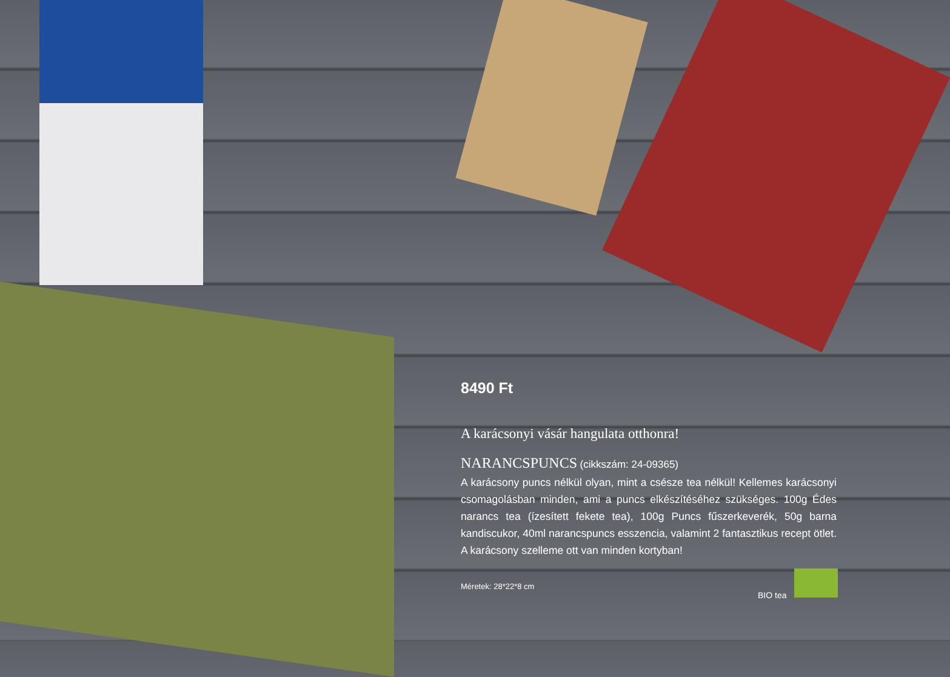8490 Ft
A karácsonyi vásár hangulata otthonra!
NARANCSPUNCS
(cikkszám: 24-09365)
A karácsony puncs nélkül olyan, mint a csésze tea nélkül! Kellemes karácsonyi csomagolásban minden, ami a puncs elkészítéséhez szükséges. 100g Édes narancs tea (ízesített fekete tea), 100g Puncs fűszerkeverék, 50g barna kandiscukor, 40ml narancspuncs esszencia, valamint 2 fantasztikus recept ötlet. A karácsony szelleme ott van minden kortyban!
Méretek: 28*22*8 cm
BIO tea